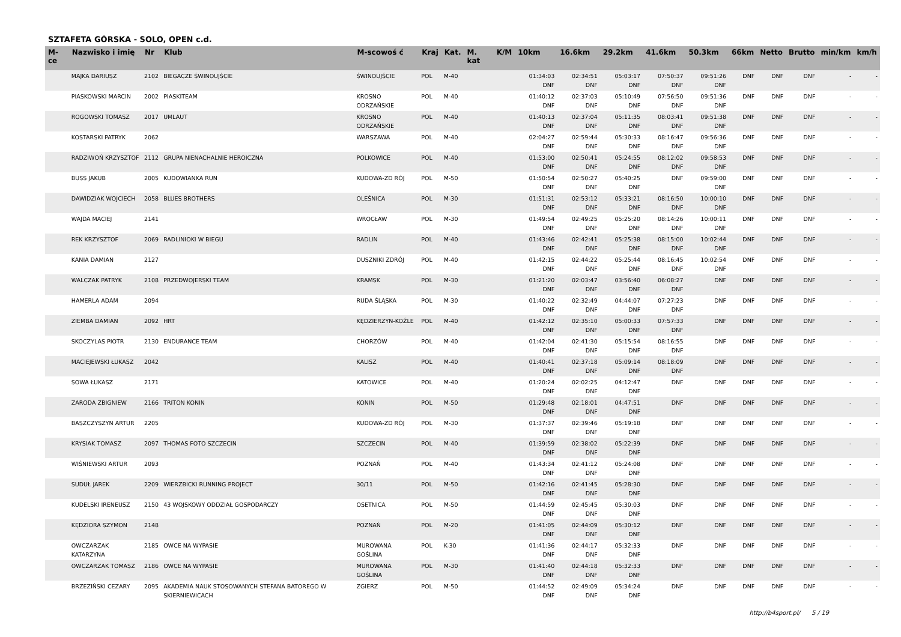SZTAFETA GÓRSKA - SOLO, OPEN c.d.
| M-ce | Nazwisko i imię | Nr | Klub | M-scowoś ć | Kraj | Kat. | M. kat | K/M | 10km | 16.6km | 29.2km | 41.6km | 50.3km | 66km | Netto | Brutto | min/km | km/h |
| --- | --- | --- | --- | --- | --- | --- | --- | --- | --- | --- | --- | --- | --- | --- | --- | --- | --- | --- |
| | MAJKA DARIUSZ | 2102 | BIEGACZE ŚWINOUJŚCIE | ŚWINOUJŚCIE | POL | M-40 | | | 01:34:03 DNF | 02:34:51 DNF | 05:03:17 DNF | 07:50:37 DNF | 09:51:26 DNF | DNF | DNF | DNF | - | - |
| | PIASKOWSKI MARCIN | 2002 | PIASKITEAM | KROSNO ODRZAŃSKIE | POL | M-40 | | | 01:40:12 DNF | 02:37:03 DNF | 05:10:49 DNF | 07:56:50 DNF | 09:51:36 DNF | DNF | DNF | DNF | - | - |
| | ROGOWSKI TOMASZ | 2017 | UMLAUT | KROSNO ODRZAŃSKIE | POL | M-40 | | | 01:40:13 DNF | 02:37:04 DNF | 05:11:35 DNF | 08:03:41 DNF | 09:51:38 DNF | DNF | DNF | DNF | - | - |
| | KOSTARSKI PATRYK | 2062 | | WARSZAWA | POL | M-40 | | | 02:04:27 DNF | 02:59:44 DNF | 05:30:33 DNF | 08:16:47 DNF | 09:56:36 DNF | DNF | DNF | DNF | - | - |
| | RADZIWOŃ KRZYSZTOF | 2112 | GRUPA NIENACHALNIE HEROICZNA | POLKOWICE | POL | M-40 | | | 01:53:00 DNF | 02:50:41 DNF | 05:24:55 DNF | 08:12:02 DNF | 09:58:53 DNF | DNF | DNF | DNF | - | - |
| | BUSS JAKUB | 2005 | KUDOWIANKA RUN | KUDOWA-ZD RÓJ | POL | M-50 | | | 01:50:54 DNF | 02:50:27 DNF | 05:40:25 DNF | DNF | 09:59:00 DNF | DNF | DNF | DNF | - | - |
| | DAWIDZIAK WOJCIECH | 2058 | BLUES BROTHERS | OLEŚNICA | POL | M-30 | | | 01:51:31 DNF | 02:53:12 DNF | 05:33:21 DNF | 08:16:50 DNF | 10:00:10 DNF | DNF | DNF | DNF | - | - |
| | WAJDA MACIEJ | 2141 | | WROCŁAW | POL | M-30 | | | 01:49:54 DNF | 02:49:25 DNF | 05:25:20 DNF | 08:14:26 DNF | 10:00:11 DNF | DNF | DNF | DNF | - | - |
| | REK KRZYSZTOF | 2069 | RADLINIOKI W BIEGU | RADLIN | POL | M-40 | | | 01:43:46 DNF | 02:42:41 DNF | 05:25:38 DNF | 08:15:00 DNF | 10:02:44 DNF | DNF | DNF | DNF | - | - |
| | KANIA DAMIAN | 2127 | | DUSZNIKI ZDRÓJ | POL | M-40 | | | 01:42:15 DNF | 02:44:22 DNF | 05:25:44 DNF | 08:16:45 DNF | 10:02:54 DNF | DNF | DNF | DNF | - | - |
| | WALCZAK PATRYK | 2108 | PRZEDWOJERSKI TEAM | KRAMSK | POL | M-30 | | | 01:21:20 DNF | 02:03:47 DNF | 03:56:40 DNF | 06:08:27 DNF | DNF | DNF | DNF | DNF | - | - |
| | HAMERLA ADAM | 2094 | | RUDA ŚLĄSKA | POL | M-30 | | | 01:40:22 DNF | 02:32:49 DNF | 04:44:07 DNF | 07:27:23 DNF | DNF | DNF | DNF | DNF | - | - |
| | ZIEMBA DAMIAN | 2092 | HRT | KĘDZIERZYN-KOŹLE | POL | M-40 | | | 01:42:12 DNF | 02:35:10 DNF | 05:00:33 DNF | 07:57:33 DNF | DNF | DNF | DNF | DNF | - | - |
| | SKOCZYLAS PIOTR | 2130 | ENDURANCE TEAM | CHORZÓW | POL | M-40 | | | 01:42:04 DNF | 02:41:30 DNF | 05:15:54 DNF | 08:16:55 DNF | DNF | DNF | DNF | DNF | - | - |
| | MACIEJEWSKI ŁUKASZ | 2042 | | KALISZ | POL | M-40 | | | 01:40:41 DNF | 02:37:18 DNF | 05:09:14 DNF | 08:18:09 DNF | DNF | DNF | DNF | DNF | - | - |
| | SOWA ŁUKASZ | 2171 | | KATOWICE | POL | M-40 | | | 01:20:24 DNF | 02:02:25 DNF | 04:12:47 DNF | DNF | DNF | DNF | DNF | DNF | - | - |
| | ZARODA ZBIGNIEW | 2166 | TRITON KONIN | KONIN | POL | M-50 | | | 01:29:48 DNF | 02:18:01 DNF | 04:47:51 DNF | DNF | DNF | DNF | DNF | DNF | - | - |
| | BASZCZYSZYN ARTUR | 2205 | | KUDOWA-ZD RÓJ | POL | M-30 | | | 01:37:37 DNF | 02:39:46 DNF | 05:19:18 DNF | DNF | DNF | DNF | DNF | DNF | - | - |
| | KRYSIAK TOMASZ | 2097 | THOMAS FOTO SZCZECIN | SZCZECIN | POL | M-40 | | | 01:39:59 DNF | 02:38:02 DNF | 05:22:39 DNF | DNF | DNF | DNF | DNF | DNF | - | - |
| | WIŚNIEWSKI ARTUR | 2093 | | POZNAŃ | POL | M-40 | | | 01:43:34 DNF | 02:41:12 DNF | 05:24:08 DNF | DNF | DNF | DNF | DNF | DNF | - | - |
| | SUDUŁ JAREK | 2209 | WIERZBICKI RUNNING PROJECT | 30/11 | POL | M-50 | | | 01:42:16 DNF | 02:41:45 DNF | 05:28:30 DNF | DNF | DNF | DNF | DNF | DNF | - | - |
| | KUDELSKI IRENEUSZ | 2150 | 43 WOJSKOWY ODDZIAŁ GOSPODARCZY | OSETNICA | POL | M-50 | | | 01:44:59 DNF | 02:45:45 DNF | 05:30:03 DNF | DNF | DNF | DNF | DNF | DNF | - | - |
| | KĘDZIORA SZYMON | 2148 | | POZNAŃ | POL | M-20 | | | 01:41:05 DNF | 02:44:09 DNF | 05:30:12 DNF | DNF | DNF | DNF | DNF | DNF | - | - |
| | OWCZARZAK KATARZYNA | 2185 | OWCE NA WYPASIE | MUROWANA GOŚLINA | POL | K-30 | | | 01:41:36 DNF | 02:44:17 DNF | 05:32:33 DNF | DNF | DNF | DNF | DNF | DNF | - | - |
| | OWCZARZAK TOMASZ | 2186 | OWCE NA WYPASIE | MUROWANA GOŚLINA | POL | M-30 | | | 01:41:40 DNF | 02:44:18 DNF | 05:32:33 DNF | DNF | DNF | DNF | DNF | DNF | - | - |
| | BRZEZIŃSKI CEZARY | 2095 | AKADEMIA NAUK STOSOWANYCH STEFANA BATOREGO W SKIERNIEWICACH | ZGIERZ | POL | M-50 | | | 01:44:52 DNF | 02:49:09 DNF | 05:34:24 DNF | DNF | DNF | DNF | DNF | DNF | - | - |
http://b4sport.pl/ 5 / 19